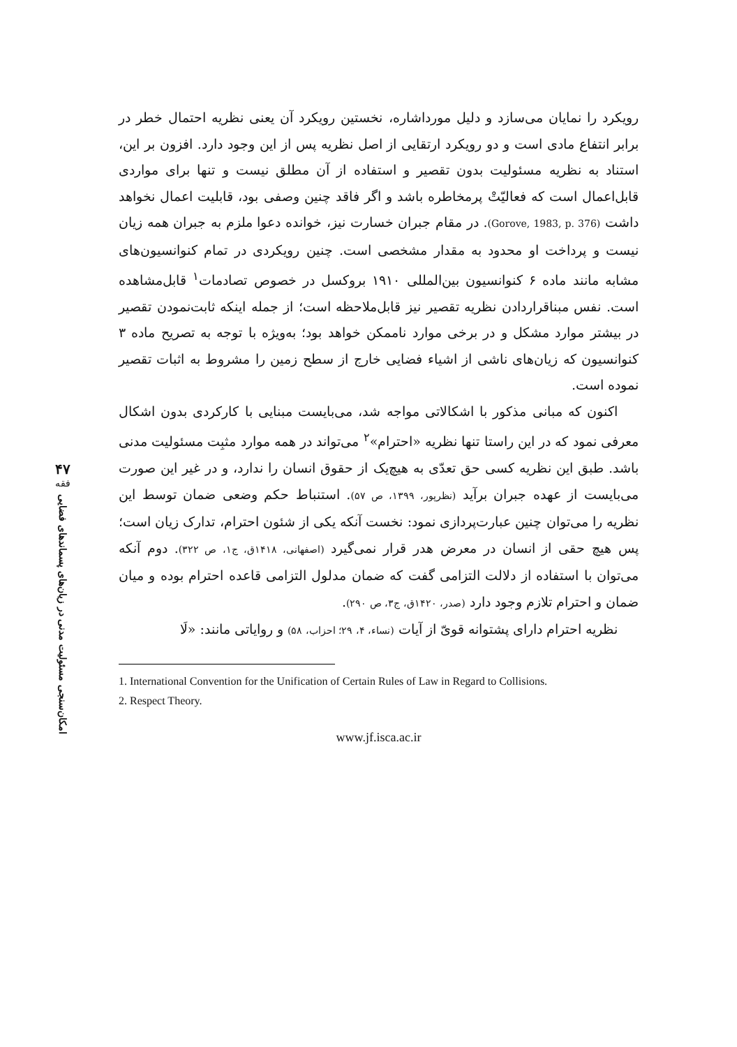۴۷
فقه
امکان‌سنجی مسئولیت مدنی در زیان‌های پسماندهای فضایی
رویکرد را نمایان می‌سازد و دلیل مورداشاره، نخستین رویکرد آن یعنی نظریه احتمال خطر در برابر انتفاع مادی است و دو رویکرد ارتقایی از اصل نظریه پس از این وجود دارد. افزون بر این، استناد به نظریه مسئولیت بدون تقصیر و استفاده از آن مطلق نیست و تنها برای مواردی قابل‌اعمال است که فعالیّتْ پرمخاطره باشد و اگر فاقد چنین وصفی بود، قابلیت اعمال نخواهد داشت (Gorove, 1983, p. 376). در مقام جبران خسارت نیز، خوانده دعوا ملزم به جبران همه زیان نیست و پرداخت او محدود به مقدار مشخصی است. چنین رویکردی در تمام کنوانسیون‌های مشابه مانند ماده ۶ کنوانسیون بین‌المللی ۱۹۱۰ بروکسل در خصوص تصادمات<sup>۱</sup> قابل‌مشاهده است. نفس مبناقراردادن نظریه تقصیر نیز قابل‌ملاحظه است؛ از جمله اینکه ثابت‌نمودن تقصیر در بیشتر موارد مشکل و در برخی موارد ناممکن خواهد بود؛ به‌ویژه با توجه به تصریح ماده ۳ کنوانسیون که زیان‌های ناشی از اشیاء فضایی خارج از سطح زمین را مشروط به اثبات تقصیر نموده است.
اکنون که مبانی مذکور با اشکالاتی مواجه شد، می‌بایست مبنایی با کارکردی بدون اشکال معرفی نمود که در این راستا تنها نظریه «احترام»<sup>۲</sup> می‌تواند در همه موارد مثبِت مسئولیت مدنی باشد. طبق این نظریه کسی حق تعدّی به هیچ‌یک از حقوق انسان را ندارد، و در غیر این صورت می‌بایست از عهده جبران برآید (نظرپور، ۱۳۹۹، ص ۵۷). استنباط حکم وضعی ضمان توسط این نظریه را می‌توان چنین عبارت‌پردازی نمود: نخست آنکه یکی از شئون احترام، تدارک زیان است؛ پس هیچ حقی از انسان در معرض هدر قرار نمی‌گیرد (اصفهانی، ۱۴۱۸ق، ج۱، ص ۳۲۲). دوم آنکه می‌توان با استفاده از دلالت التزامی گفت که ضمان مدلول التزامی قاعده احترام بوده و میان ضمان و احترام تلازم وجود دارد (صدر، ۱۴۲۰ق، ج۳، ص ۲۹۰).
نظریه احترام دارای پشتوانه قویّ از آیات (نساء، ۴، ۲۹؛ احزاب، ۵۸) و روایاتی مانند: «لَا
1. International Convention for the Unification of Certain Rules of Law in Regard to Collisions.
2. Respect Theory.
www.jf.isca.ac.ir